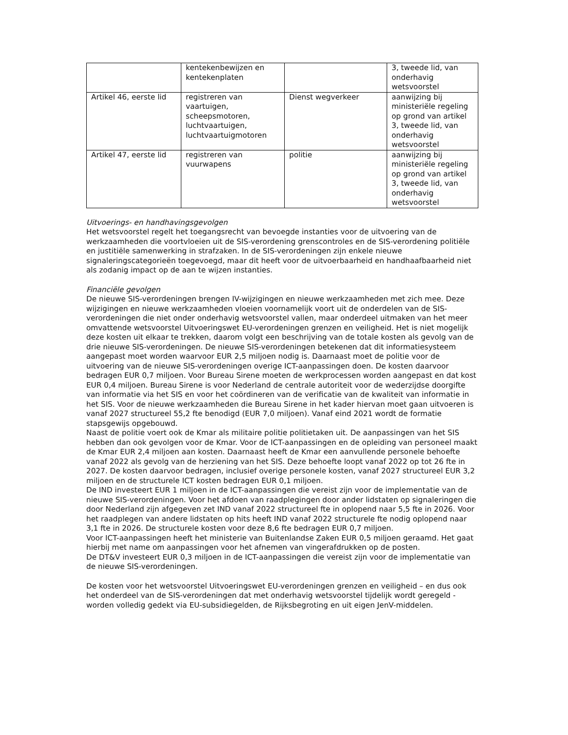| | kentekenbewijzen en kentekenplaten | | 3, tweede lid, van onderhavig wetsvoorstel |
| Artikel 46, eerste lid | registreren van vaartuigen, scheepsmotoren, luchtvaartuigen, luchtvaartuigmotoren | Dienst wegverkeer | aanwijzing bij ministeriële regeling op grond van artikel 3, tweede lid, van onderhavig wetsvoorstel |
| Artikel 47, eerste lid | registreren van vuurwapens | politie | aanwijzing bij ministeriële regeling op grond van artikel 3, tweede lid, van onderhavig wetsvoorstel |
Uitvoerings- en handhavingsgevolgen
Het wetsvoorstel regelt het toegangsrecht van bevoegde instanties voor de uitvoering van de werkzaamheden die voortvloeien uit de SIS-verordening grenscontroles en de SIS-verordening politiële en justitiële samenwerking in strafzaken. In de SIS-verordeningen zijn enkele nieuwe signaleringscategorieën toegevoegd, maar dit heeft voor de uitvoerbaarheid en handhaafbaarheid niet als zodanig impact op de aan te wijzen instanties.
Financiële gevolgen
De nieuwe SIS-verordeningen brengen IV-wijzigingen en nieuwe werkzaamheden met zich mee. Deze wijzigingen en nieuwe werkzaamheden vloeien voornamelijk voort uit de onderdelen van de SIS-verordeningen die niet onder onderhavig wetsvoorstel vallen, maar onderdeel uitmaken van het meer omvattende wetsvoorstel Uitvoeringswet EU-verordeningen grenzen en veiligheid. Het is niet mogelijk deze kosten uit elkaar te trekken, daarom volgt een beschrijving van de totale kosten als gevolg van de drie nieuwe SIS-verordeningen. De nieuwe SIS-verordeningen betekenen dat dit informatiesysteem aangepast moet worden waarvoor EUR 2,5 miljoen nodig is. Daarnaast moet de politie voor de uitvoering van de nieuwe SIS-verordeningen overige ICT-aanpassingen doen. De kosten daarvoor bedragen EUR 0,7 miljoen. Voor Bureau Sirene moeten de werkprocessen worden aangepast en dat kost EUR 0,4 miljoen. Bureau Sirene is voor Nederland de centrale autoriteit voor de wederzijdse doorgifte van informatie via het SIS en voor het coördineren van de verificatie van de kwaliteit van informatie in het SIS. Voor de nieuwe werkzaamheden die Bureau Sirene in het kader hiervan moet gaan uitvoeren is vanaf 2027 structureel 55,2 fte benodigd (EUR 7,0 miljoen). Vanaf eind 2021 wordt de formatie stapsgewijs opgebouwd.
Naast de politie voert ook de Kmar als militaire politie politietaken uit. De aanpassingen van het SIS hebben dan ook gevolgen voor de Kmar. Voor de ICT-aanpassingen en de opleiding van personeel maakt de Kmar EUR 2,4 miljoen aan kosten. Daarnaast heeft de Kmar een aanvullende personele behoefte vanaf 2022 als gevolg van de herziening van het SIS. Deze behoefte loopt vanaf 2022 op tot 26 fte in 2027. De kosten daarvoor bedragen, inclusief overige personele kosten, vanaf 2027 structureel EUR 3,2 miljoen en de structurele ICT kosten bedragen EUR 0,1 miljoen.
De IND investeert EUR 1 miljoen in de ICT-aanpassingen die vereist zijn voor de implementatie van de nieuwe SIS-verordeningen. Voor het afdoen van raadplegingen door ander lidstaten op signaleringen die door Nederland zijn afgegeven zet IND vanaf 2022 structureel fte in oplopend naar 5,5 fte in 2026. Voor het raadplegen van andere lidstaten op hits heeft IND vanaf 2022 structurele fte nodig oplopend naar 3,1 fte in 2026. De structurele kosten voor deze 8,6 fte bedragen EUR 0,7 miljoen.
Voor ICT-aanpassingen heeft het ministerie van Buitenlandse Zaken EUR 0,5 miljoen geraamd. Het gaat hierbij met name om aanpassingen voor het afnemen van vingerafdrukken op de posten.
De DT&V investeert EUR 0,3 miljoen in de ICT-aanpassingen die vereist zijn voor de implementatie van de nieuwe SIS-verordeningen.
De kosten voor het wetsvoorstel Uitvoeringswet EU-verordeningen grenzen en veiligheid – en dus ook het onderdeel van de SIS-verordeningen dat met onderhavig wetsvoorstel tijdelijk wordt geregeld - worden volledig gedekt via EU-subsidiegelden, de Rijksbegroting en uit eigen JenV-middelen.